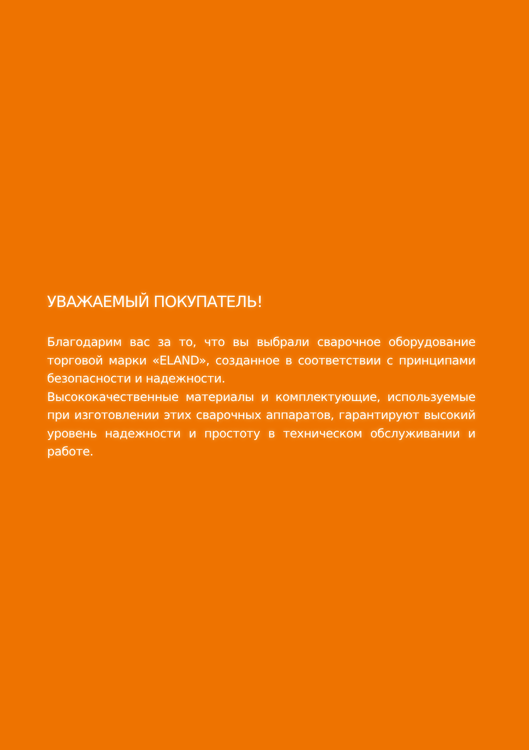УВАЖАЕМЫЙ ПОКУПАТЕЛЬ!
Благодарим вас за то, что вы выбрали сварочное оборудование торговой марки «ELAND», созданное в соответствии с принципами безопасности и надежности.
Высококачественные материалы и комплектующие, используемые при изготовлении этих сварочных аппаратов, гарантируют высокий уровень надежности и простоту в техническом обслуживании и работе.